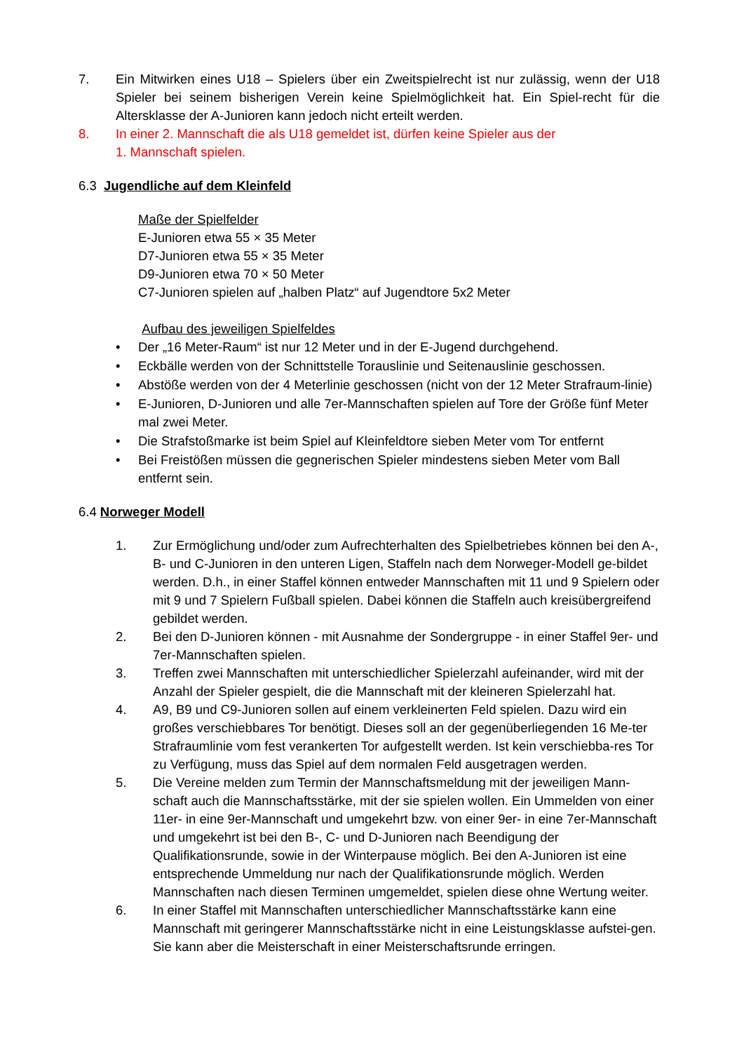7. Ein Mitwirken eines U18 – Spielers über ein Zweitspielrecht ist nur zulässig, wenn der U18 Spieler bei seinem bisherigen Verein keine Spielmöglichkeit hat. Ein Spiel-recht für die Altersklasse der A-Junioren kann jedoch nicht erteilt werden.
8. In einer 2. Mannschaft die als U18 gemeldet ist, dürfen keine Spieler aus der
1. Mannschaft spielen.
6.3 Jugendliche auf dem Kleinfeld
Maße der Spielfelder
E-Junioren etwa 55 × 35 Meter
D7-Junioren etwa 55 × 35 Meter
D9-Junioren etwa 70 × 50 Meter
C7-Junioren spielen auf „halben Platz“ auf Jugendtore 5x2 Meter
Aufbau des jeweiligen Spielfeldes
• Der „16 Meter-Raum“ ist nur 12 Meter und in der E-Jugend durchgehend.
• Eckbälle werden von der Schnittstelle Torauslinie und Seitenauslinie geschossen.
• Abstöße werden von der 4 Meterlinie geschossen (nicht von der 12 Meter Strafraum-linie)
• E-Junioren, D-Junioren und alle 7er-Mannschaften spielen auf Tore der Größe fünf Meter mal zwei Meter.
• Die Strafstoßmarke ist beim Spiel auf Kleinfeldtore sieben Meter vom Tor entfernt
• Bei Freistößen müssen die gegnerischen Spieler mindestens sieben Meter vom Ball entfernt sein.
6.4 Norweger Modell
1. Zur Ermöglichung und/oder zum Aufrechterhalten des Spielbetriebes können bei den A-, B- und C-Junioren in den unteren Ligen, Staffeln nach dem Norweger-Modell ge-bildet werden. D.h., in einer Staffel können entweder Mannschaften mit 11 und 9 Spielern oder mit 9 und 7 Spielern Fußball spielen. Dabei können die Staffeln auch kreisübergreifend gebildet werden.
2. Bei den D-Junioren können - mit Ausnahme der Sondergruppe - in einer Staffel 9er- und 7er-Mannschaften spielen.
3. Treffen zwei Mannschaften mit unterschiedlicher Spielerzahl aufeinander, wird mit der Anzahl der Spieler gespielt, die die Mannschaft mit der kleineren Spielerzahl hat.
4. A9, B9 und C9-Junioren sollen auf einem verkleinerten Feld spielen. Dazu wird ein großes verschiebbares Tor benötigt. Dieses soll an der gegenüberliegenden 16 Me-ter Strafraumlinie vom fest verankerten Tor aufgestellt werden. Ist kein verschiebba-res Tor zu Verfügung, muss das Spiel auf dem normalen Feld ausgetragen werden.
5. Die Vereine melden zum Termin der Mannschaftsmeldung mit der jeweiligen Mann-schaft auch die Mannschaftsstärke, mit der sie spielen wollen. Ein Ummelden von einer 11er- in eine 9er-Mannschaft und umgekehrt bzw. von einer 9er- in eine 7er-Mannschaft und umgekehrt ist bei den B-, C- und D-Junioren nach Beendigung der Qualifikationsrunde, sowie in der Winterpause möglich. Bei den A-Junioren ist eine entsprechende Ummeldung nur nach der Qualifikationsrunde möglich. Werden Mannschaften nach diesen Terminen umgemeldet, spielen diese ohne Wertung weiter.
6. In einer Staffel mit Mannschaften unterschiedlicher Mannschaftsstärke kann eine Mannschaft mit geringerer Mannschaftsstärke nicht in eine Leistungsklasse aufstei-gen. Sie kann aber die Meisterschaft in einer Meisterschaftsrunde erringen.